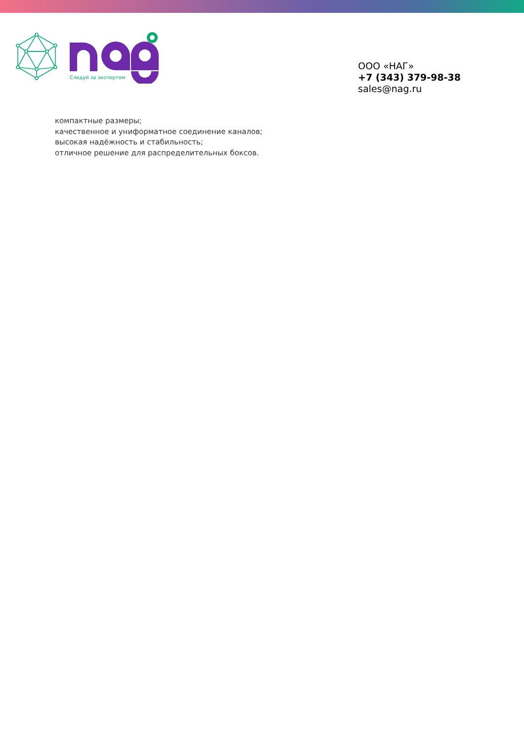Следуй за экспертом
ООО «НАГ»
+7 (343) 379-98-38
sales@nag.ru
компактные размеры;
качественное и униформатное соединение каналов;
высокая надёжность и стабильность;
отличное решение для распределительных боксов.